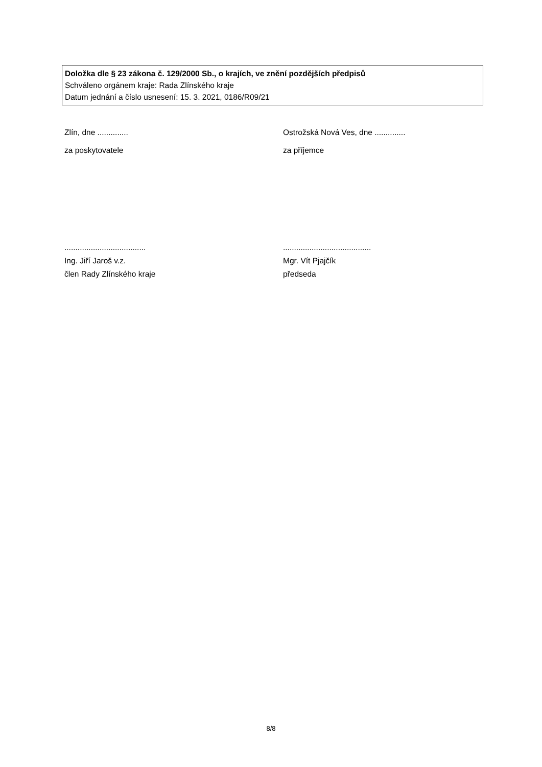Doložka dle § 23 zákona č. 129/2000 Sb., o krajích, ve znění pozdějších předpisů
Schváleno orgánem kraje: Rada Zlínského kraje
Datum jednání a číslo usnesení: 15. 3. 2021, 0186/R09/21
Zlín, dne ..............
za poskytovatele
.....................................
Ing. Jiří Jaroš v.z.
člen Rady Zlínského kraje
Ostrožská Nová Ves, dne ..............
za příjemce
........................................
Mgr. Vít Pjajčík
předseda
8/8